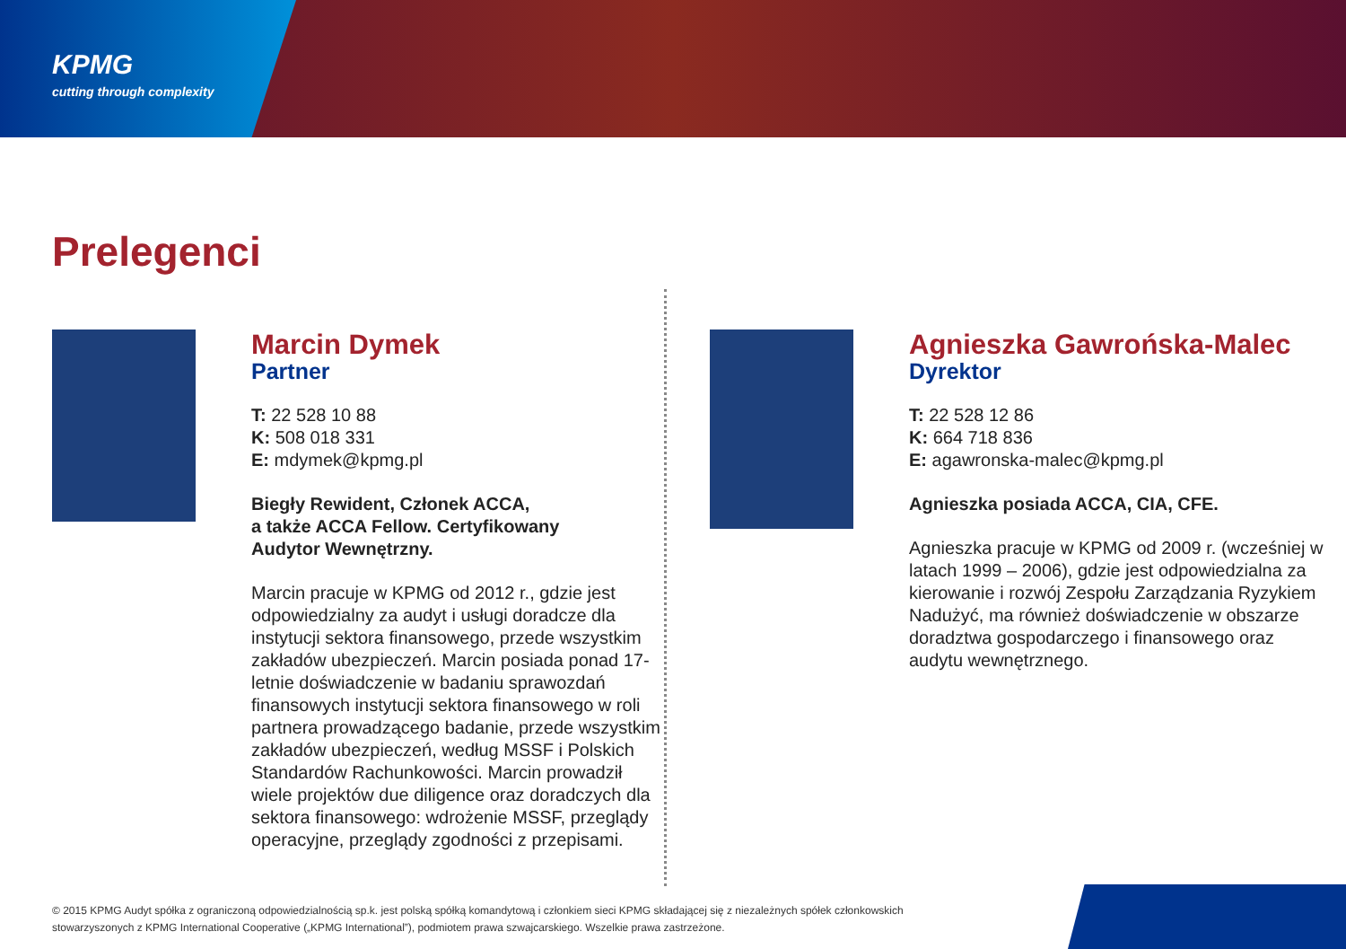KPMG
cutting through complexity
Prelegenci
Marcin Dymek
Partner
T: 22 528 10 88
K: 508 018 331
E: mdymek@kpmg.pl
Biegły Rewident, Członek ACCA,
a także ACCA Fellow. Certyfikowany
Audytor Wewnętrzny.
Marcin pracuje w KPMG od 2012 r., gdzie jest odpowiedzialny za audyt i usługi doradcze dla instytucji sektora finansowego, przede wszystkim zakładów ubezpieczeń. Marcin posiada ponad 17-letnie doświadczenie w badaniu sprawozdań finansowych instytucji sektora finansowego w roli partnera prowadzącego badanie, przede wszystkim zakładów ubezpieczeń, według MSSF i Polskich Standardów Rachunkowości. Marcin prowadził wiele projektów due diligence oraz doradczych dla sektora finansowego: wdrożenie MSSF, przeglądy operacyjne, przeglądy zgodności z przepisami.
Agnieszka Gawrońska-Malec
Dyrektor
T: 22 528 12 86
K: 664 718 836
E: agawronska-malec@kpmg.pl
Agnieszka posiada ACCA, CIA, CFE.
Agnieszka pracuje w KPMG od 2009 r. (wcześniej w latach 1999 – 2006), gdzie jest odpowiedzialna za kierowanie i rozwój Zespołu Zarządzania Ryzykiem Nadużyć, ma również doświadczenie w obszarze doradztwa gospodarczego i finansowego oraz audytu wewnętrznego.
© 2015 KPMG Audyt spółka z ograniczoną odpowiedzialnością sp.k. jest polską spółką komandytową i członkiem sieci KPMG składającej się z niezależnych spółek członkowskich stowarzyszonych z KPMG International Cooperative („KPMG International”), podmiotem prawa szwajcarskiego. Wszelkie prawa zastrzeżone.